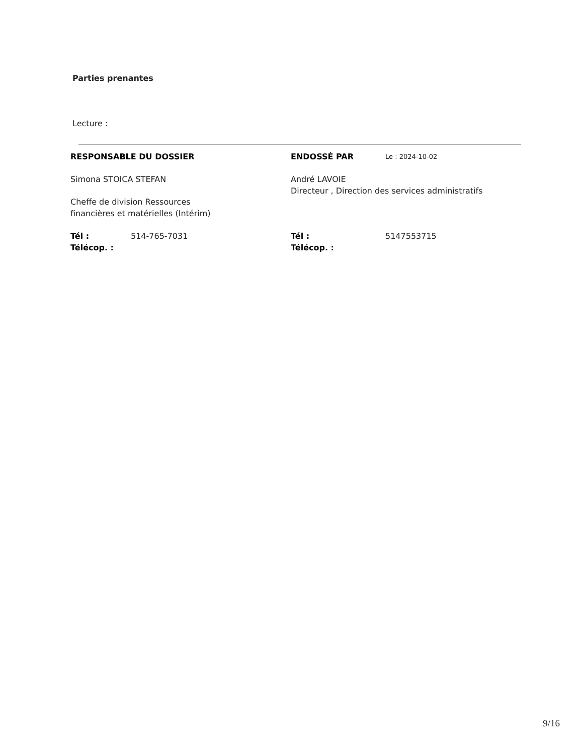Parties prenantes
Lecture :
RESPONSABLE DU DOSSIER
Simona STOICA STEFAN
Cheffe de division Ressources
financières et matérielles (Intérim)
Tél : 514-765-7031
Télécop. :
ENDOSSÉ PAR Le : 2024-10-02
André LAVOIE
Directeur , Direction des services administratifs
Tél : 5147553715
Télécop. :
9/16